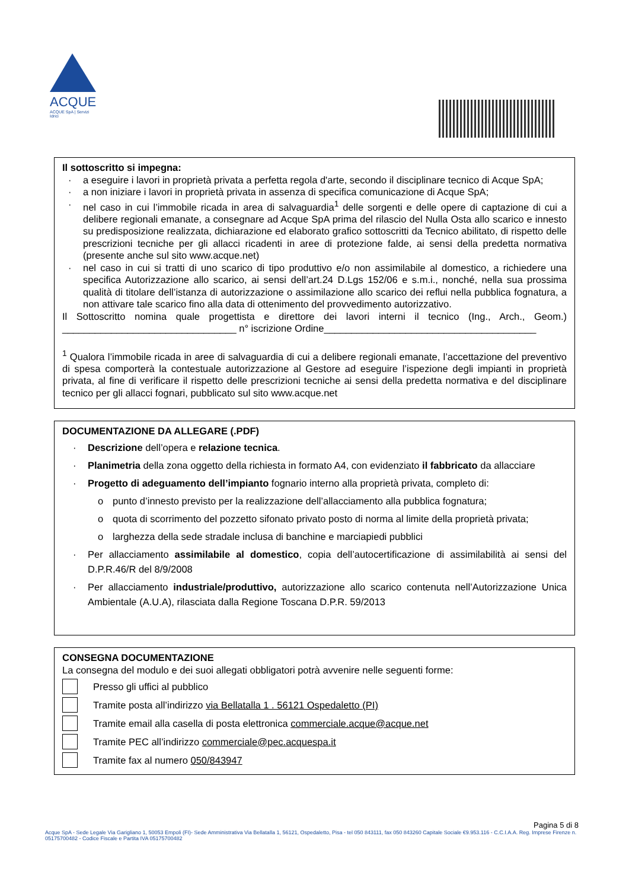ACQUE
ACQUE SpA | Servizi Idrici
Il sottoscritto si impegna:
a eseguire i lavori in proprietà privata a perfetta regola d'arte, secondo il disciplinare tecnico di Acque SpA;
a non iniziare i lavori in proprietà privata in assenza di specifica comunicazione di Acque SpA;
nel caso in cui l’immobile ricada in area di salvaguardia<sup>1</sup> delle sorgenti e delle opere di captazione di cui a delibere regionali emanate, a consegnare ad Acque SpA prima del rilascio del Nulla Osta allo scarico e innesto su predisposizione realizzata, dichiarazione ed elaborato grafico sottoscritti da Tecnico abilitato, di rispetto delle prescrizioni tecniche per gli allacci ricadenti in aree di protezione falde, ai sensi della predetta normativa (presente anche sul sito www.acque.net)
nel caso in cui si tratti di uno scarico di tipo produttivo e/o non assimilabile al domestico, a richiedere una specifica Autorizzazione allo scarico, ai sensi dell’art.24 D.Lgs 152/06 e s.m.i., nonché, nella sua prossima qualità di titolare dell’istanza di autorizzazione o assimilazione allo scarico dei reflui nella pubblica fognatura, a non attivare tale scarico fino alla data di ottenimento del provvedimento autorizzativo.
Il Sottoscritto nomina quale progettista e direttore dei lavori interni il tecnico (Ing., Arch., Geom.) ________________________________ n° iscrizione Ordine_______________________________________
<sup>1</sup> Qualora l’immobile ricada in aree di salvaguardia di cui a delibere regionali emanate, l’accettazione del preventivo di spesa comporterà la contestuale autorizzazione al Gestore ad eseguire l’ispezione degli impianti in proprietà privata, al fine di verificare il rispetto delle prescrizioni tecniche ai sensi della predetta normativa e del disciplinare tecnico per gli allacci fognari, pubblicato sul sito www.acque.net
DOCUMENTAZIONE DA ALLEGARE (.PDF)
Descrizione dell’opera e relazione tecnica.
Planimetria della zona oggetto della richiesta in formato A4, con evidenziato il fabbricato da allacciare
Progetto di adeguamento dell’impianto fognario interno alla proprietà privata, completo di:
punto d’innesto previsto per la realizzazione dell’allacciamento alla pubblica fognatura;
quota di scorrimento del pozzetto sifonato privato posto di norma al limite della proprietà privata;
larghezza della sede stradale inclusa di banchine e marciapiedi pubblici
Per allacciamento assimilabile al domestico, copia dell’autocertificazione di assimilabilità ai sensi del D.P.R.46/R del 8/9/2008
Per allacciamento industriale/produttivo, autorizzazione allo scarico contenuta nell’Autorizzazione Unica Ambientale (A.U.A), rilasciata dalla Regione Toscana D.P.R. 59/2013
CONSEGNA DOCUMENTAZIONE
La consegna del modulo e dei suoi allegati obbligatori potrà avvenire nelle seguenti forme:
Presso gli uffici al pubblico
Tramite posta all’indirizzo via Bellatalla 1 . 56121 Ospedaletto (PI)
Tramite email alla casella di posta elettronica commerciale.acque@acque.net
Tramite PEC all’indirizzo commerciale@pec.acquespa.it
Tramite fax al numero 050/843947
Pagina 5 di 8
Acque SpA - Sede Legale Via Garigliano 1, 50053 Empoli (FI)- Sede Amministrativa Via Bellatalla 1, 56121, Ospedaletto, Pisa - tel 050 843111, fax 050 843260 Capitale Sociale €9.953.116 - C.C.I.A.A. Reg. Imprese Firenze n. 05175700482 - Codice Fiscale e Partita IVA 05175700482